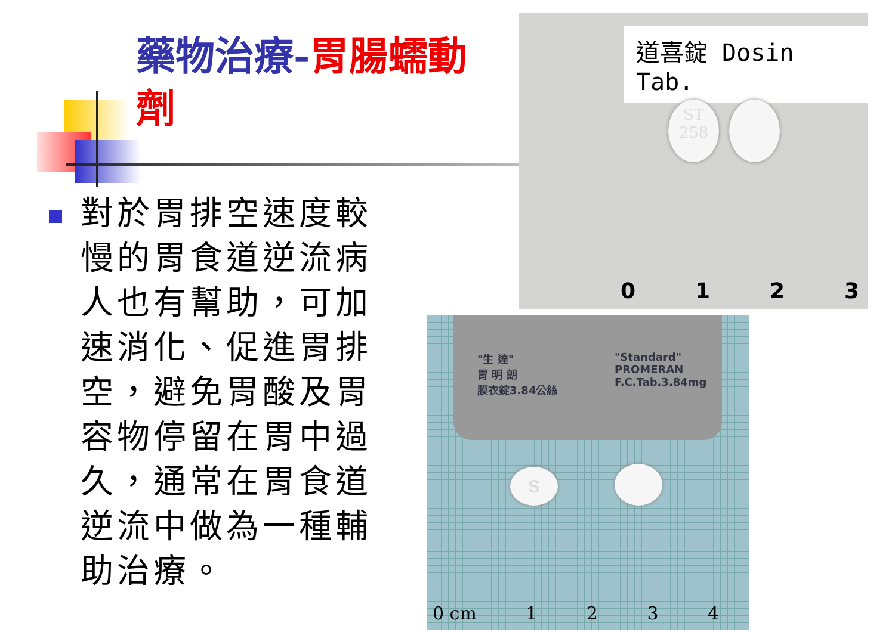藥物治療-胃腸蠕動劑
對於胃排空速度較慢的胃食道逆流病人也有幫助，可加速消化、促進胃排空，避免胃酸及胃容物停留在胃中過久，通常在胃食道逆流中做為一種輔助治療。
道喜錠 Dosin Tab.
ST
258
0123
"生 達"
胃 明 朗
膜衣錠3.84公絲
"Standard"
PROMERAN
F.C.Tab.3.84mg
S
0 cm 1234